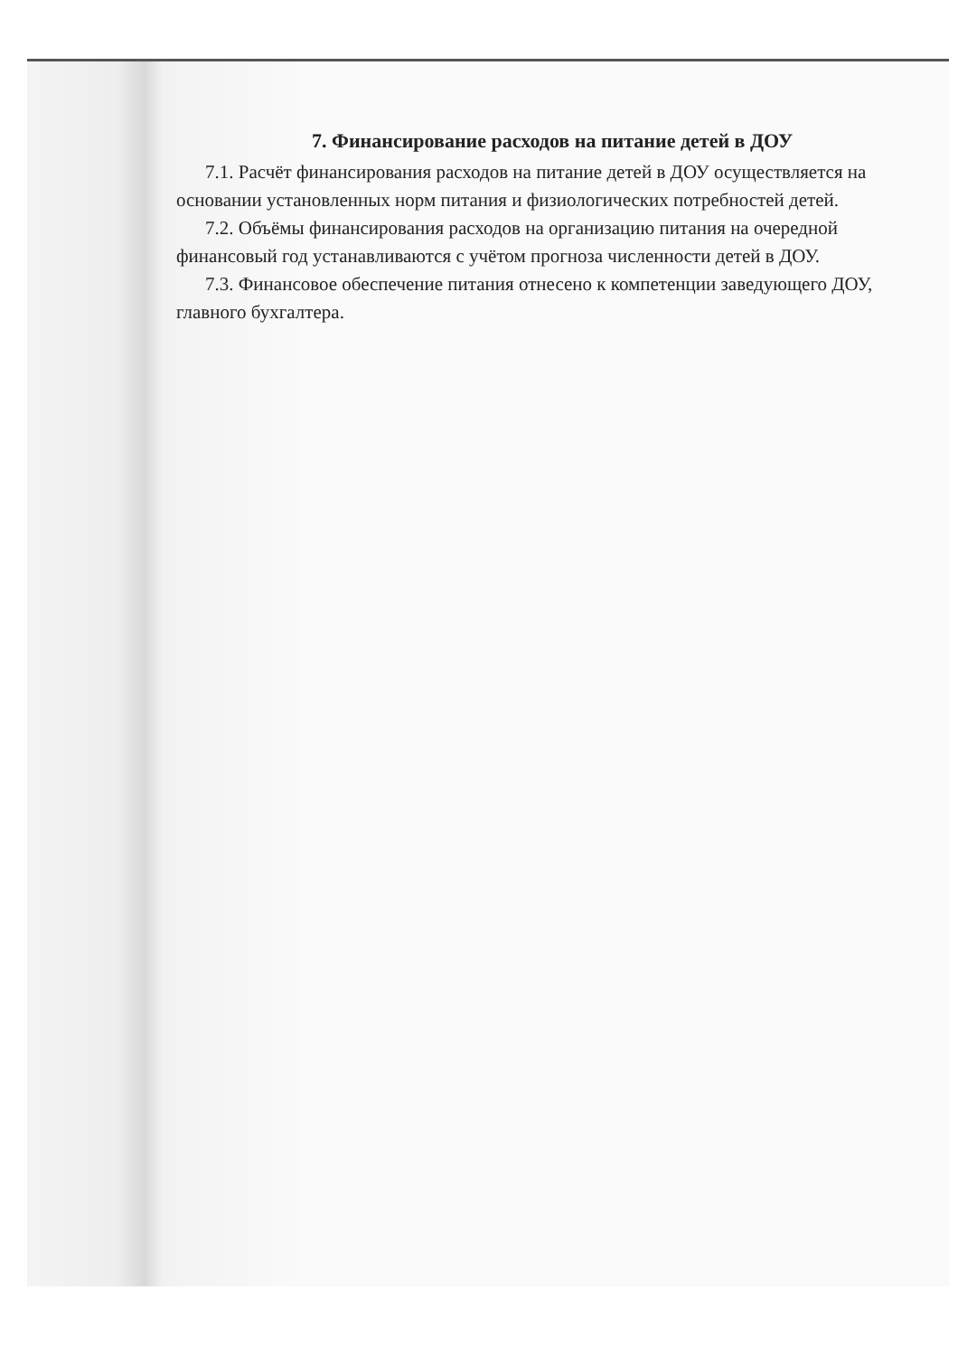7. Финансирование расходов на питание детей в ДОУ
7.1. Расчёт финансирования расходов на питание детей в ДОУ осуществляется на основании установленных норм питания и физиологических потребностей детей.
7.2. Объёмы финансирования расходов на организацию питания на очередной финансовый год устанавливаются с учётом прогноза численности детей в ДОУ.
7.3. Финансовое обеспечение питания отнесено к компетенции заведующего ДОУ, главного бухгалтера.